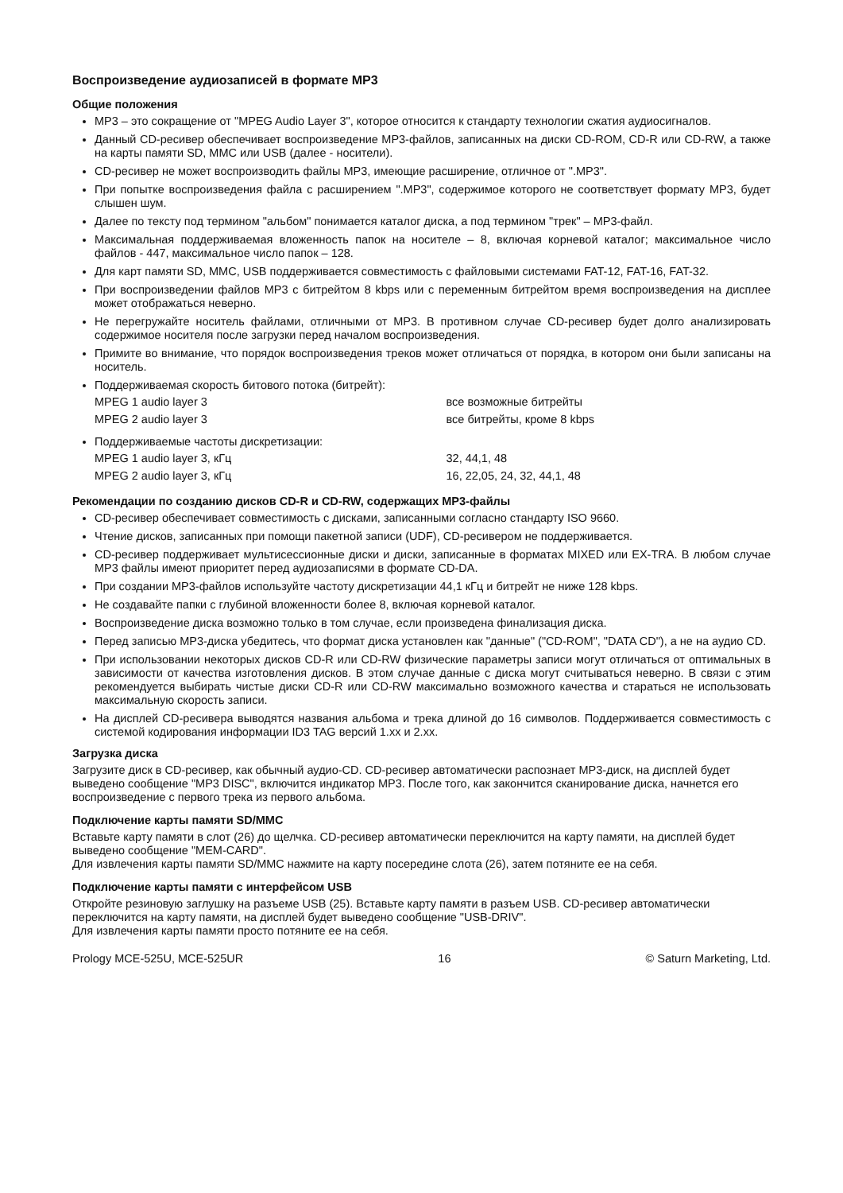Воспроизведение аудиозаписей в формате MP3
Общие положения
MP3 – это сокращение от "MPEG Audio Layer 3", которое относится к стандарту технологии сжатия аудиосигналов.
Данный CD-ресивер обеспечивает воспроизведение MP3-файлов, записанных на диски CD-ROM, CD-R или CD-RW, а также на карты памяти SD, MMC или USB (далее - носители).
CD-ресивер не может воспроизводить файлы MP3, имеющие расширение, отличное от ".MP3".
При попытке воспроизведения файла с расширением ".MP3", содержимое которого не соответствует формату MP3, будет слышен шум.
Далее по тексту под термином "альбом" понимается каталог диска, а под термином "трек" – MP3-файл.
Максимальная поддерживаемая вложенность папок на носителе – 8, включая корневой каталог; максимальное число файлов - 447, максимальное число папок – 128.
Для карт памяти SD, MMC, USB поддерживается совместимость с файловыми системами FAT-12, FAT-16, FAT-32.
При воспроизведении файлов MP3 с битрейтом 8 kbps или с переменным битрейтом время воспроизведения на дисплее может отображаться неверно.
Не перегружайте носитель файлами, отличными от MP3. В противном случае CD-ресивер будет долго анализировать содержимое носителя после загрузки перед началом воспроизведения.
Примите во внимание, что порядок воспроизведения треков может отличаться от порядка, в котором они были записаны на носитель.
Поддерживаемая скорость битового потока (битрейт):
| MPEG 1 audio layer 3 | все возможные битрейты |
| MPEG 2 audio layer 3 | все битрейты, кроме 8 kbps |
Поддерживаемые частоты дискретизации:
| MPEG 1 audio layer 3, кГц | 32, 44,1, 48 |
| MPEG 2 audio layer 3, кГц | 16, 22,05, 24, 32, 44,1, 48 |
Рекомендации по созданию дисков CD-R и CD-RW, содержащих MP3-файлы
CD-ресивер обеспечивает совместимость с дисками, записанными согласно стандарту ISO 9660.
Чтение дисков, записанных при помощи пакетной записи (UDF), CD-ресивером не поддерживается.
CD-ресивер поддерживает мультисессионные диски и диски, записанные в форматах MIXED или EX-TRA. В любом случае MP3 файлы имеют приоритет перед аудиозаписями в формате CD-DA.
При создании MP3-файлов используйте частоту дискретизации 44,1 кГц и битрейт не ниже 128 kbps.
Не создавайте папки с глубиной вложенности более 8, включая корневой каталог.
Воспроизведение диска возможно только в том случае, если произведена финализация диска.
Перед записью MP3-диска убедитесь, что формат диска установлен как "данные" ("CD-ROM", "DATA CD"), а не на аудио CD.
При использовании некоторых дисков CD-R или CD-RW физические параметры записи могут отличаться от оптимальных в зависимости от качества изготовления дисков. В этом случае данные с диска могут считываться неверно. В связи с этим рекомендуется выбирать чистые диски CD-R или CD-RW максимально возможного качества и стараться не использовать максимальную скорость записи.
На дисплей CD-ресивера выводятся названия альбома и трека длиной до 16 символов. Поддерживается совместимость с системой кодирования информации ID3 TAG версий 1.xx и 2.xx.
Загрузка диска
Загрузите диск в CD-ресивер, как обычный аудио-CD. CD-ресивер автоматически распознает MP3-диск, на дисплей будет выведено сообщение "MP3 DISC", включится индикатор MP3. После того, как закончится сканирование диска, начнется его воспроизведение с первого трека из первого альбома.
Подключение карты памяти SD/MMC
Вставьте карту памяти в слот (26) до щелчка. CD-ресивер автоматически переключится на карту памяти, на дисплей будет выведено сообщение "MEM-CARD".
Для извлечения карты памяти SD/MMC нажмите на карту посередине слота (26), затем потяните ее на себя.
Подключение карты памяти с интерфейсом USB
Откройте резиновую заглушку на разъеме USB (25). Вставьте карту памяти в разъем USB. CD-ресивер автоматически переключится на карту памяти, на дисплей будет выведено сообщение "USB-DRIV".
Для извлечения карты памяти просто потяните ее на себя.
Prology MCE-525U, MCE-525UR 16 © Saturn Marketing, Ltd.